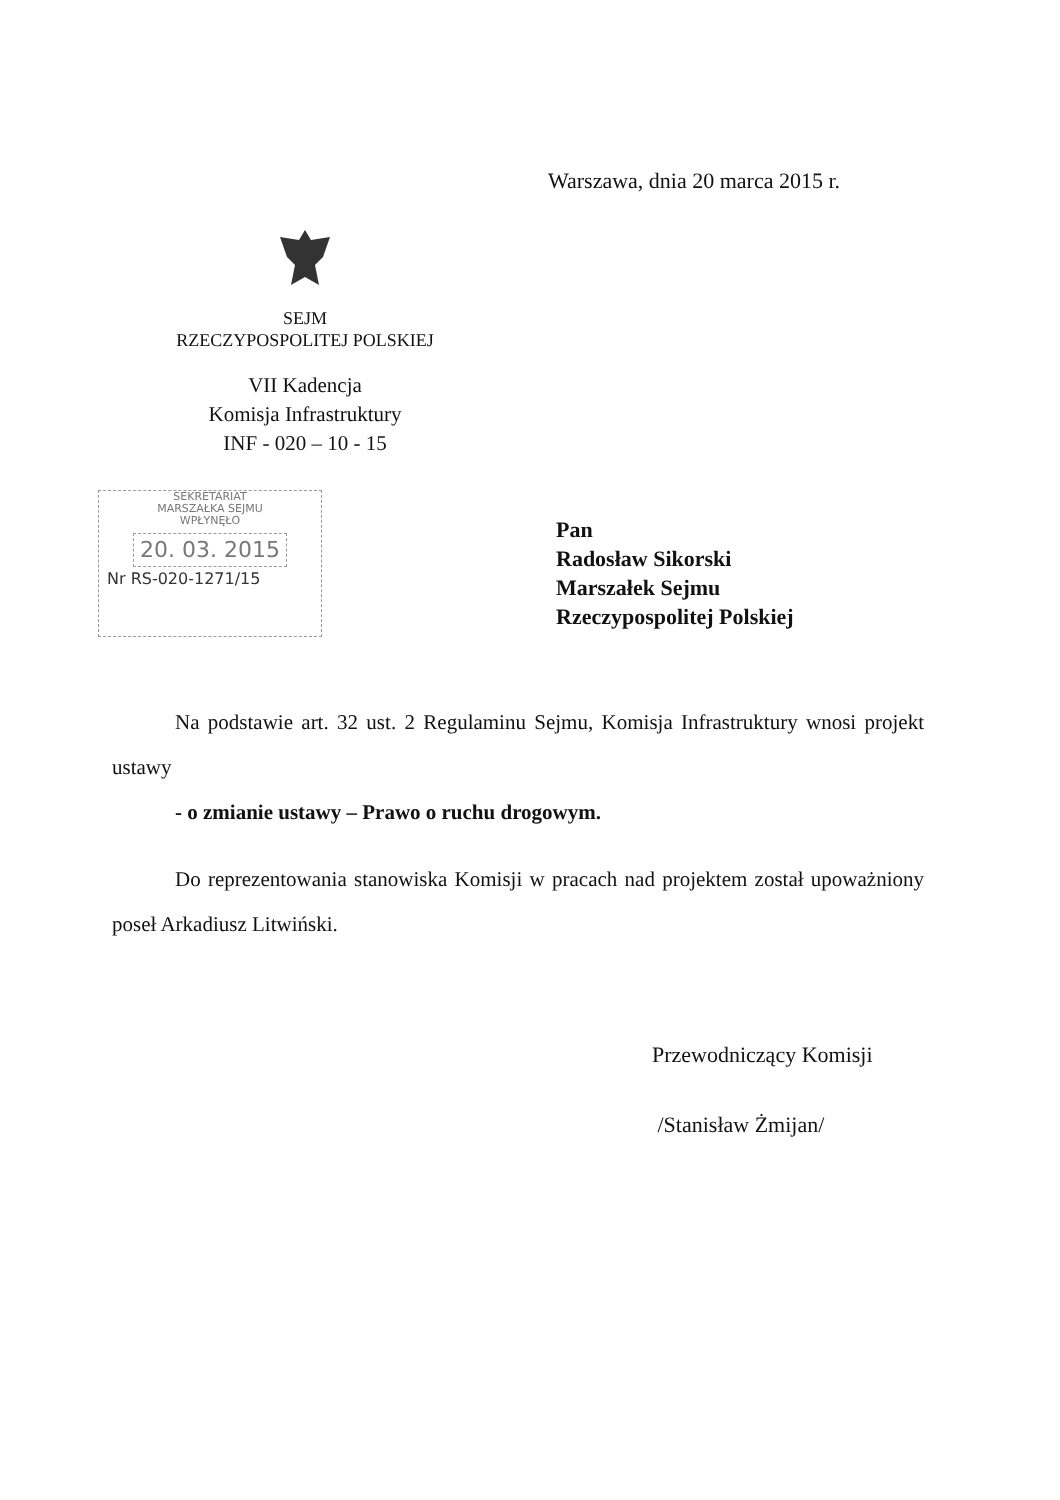Warszawa, dnia 20 marca 2015 r.
SEJM
RZECZYPOSPOLITEJ POLSKIEJ
VII Kadencja
Komisja Infrastruktury
INF - 020 – 10 - 15
SEKRETARIAT
MARSZAŁKA SEJMU
WPŁYNĘŁO
20. 03. 2015
Nr RS-020-1271/15
Pan
Radosław Sikorski
Marszałek Sejmu
Rzeczypospolitej Polskiej
Na podstawie art. 32 ust. 2 Regulaminu Sejmu, Komisja Infrastruktury wnosi projekt ustawy
- o zmianie ustawy – Prawo o ruchu drogowym.
Do reprezentowania stanowiska Komisji w pracach nad projektem został upoważniony poseł Arkadiusz Litwiński.
Przewodniczący Komisji
/Stanisław Żmijan/